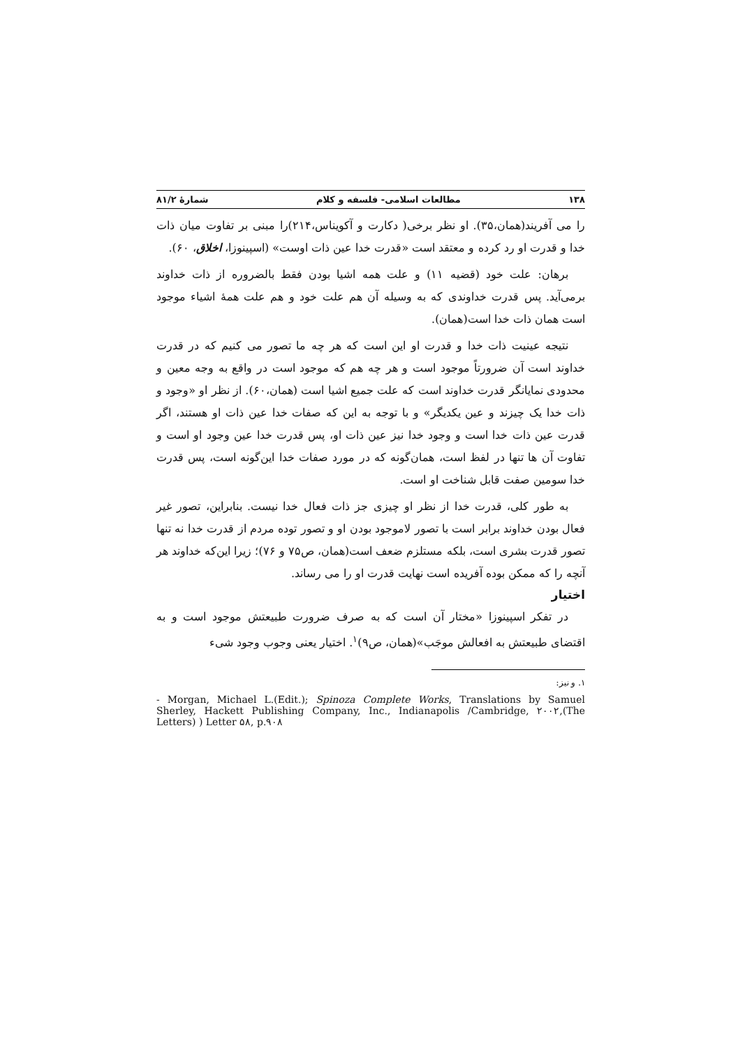۱۳۸ مطالعات اسلامی- فلسفه و کلام شمارهٔ ۸۱/۲
را می آفریند(همان،۳۵). او نظر برخی( دکارت و آکویناس،۲۱۴)را مبنی بر تفاوت میان ذات خدا و قدرت او رد کرده و معتقد است «قدرت خدا عین ذات اوست» (اسپینوزا، اخلاق، ۶۰).
برهان: علت خود (قضیه ۱۱) و علت همه اشیا بودن فقط بالضروره از ذات خداوند برمی‌آید. پس قدرت خداوندی که به وسیله آن هم علت خود و هم علت همهٔ اشیاء موجود است همان ذات خدا است(همان).
نتیجه عینیت ذات خدا و قدرت او این است که هر چه ما تصور می کنیم که در قدرت خداوند است آن ضرورتاً موجود است و هر چه هم که موجود است در واقع به وجه معین و محدودی نمایانگر قدرت خداوند است که علت جمیع اشیا است (همان،۶۰). از نظر او «وجود و ذات خدا یک چیزند و عین یکدیگر» و با توجه به این که صفات خدا عین ذات او هستند، اگر قدرت عین ذات خدا است و وجود خدا نیز عین ذات او، پس قدرت خدا عین وجود او است و تفاوت آن ها تنها در لفظ است، همان‌گونه که در مورد صفات خدا این‌گونه است، پس قدرت خدا سومین صفت قابل شناخت او است.
به طور کلی، قدرت خدا از نظر او چیزی جز ذات فعال خدا نیست. بنابراین، تصور غیر فعال بودن خداوند برابر است با تصور لاموجود بودن او و تصور توده مردم از قدرت خدا نه تنها تصور قدرت بشری است، بلکه مستلزم ضعف است(همان، ص۷۵ و ۷۶)؛ زیرا این‌که خداوند هر آنچه را که ممکن بوده آفریده است نهایت قدرت او را می رساند.
اختیار
در تفکر اسپینوزا «مختار آن است که به صرف ضرورت طبیعتش موجود است و به اقتضای طبیعتش به افعالش موجَب»(همان، ص۹)<sup>۱</sup>. اختیار یعنی وجوب وجود شیء
۱. و نیز:
- Morgan, Michael L.(Edit.); Spinoza Complete Works, Translations by Samuel Sherley, Hackett Publishing Company, Inc., Indianapolis /Cambridge, ۲۰۰۲,(The Letters) ) Letter ۵۸, p.۹۰۸